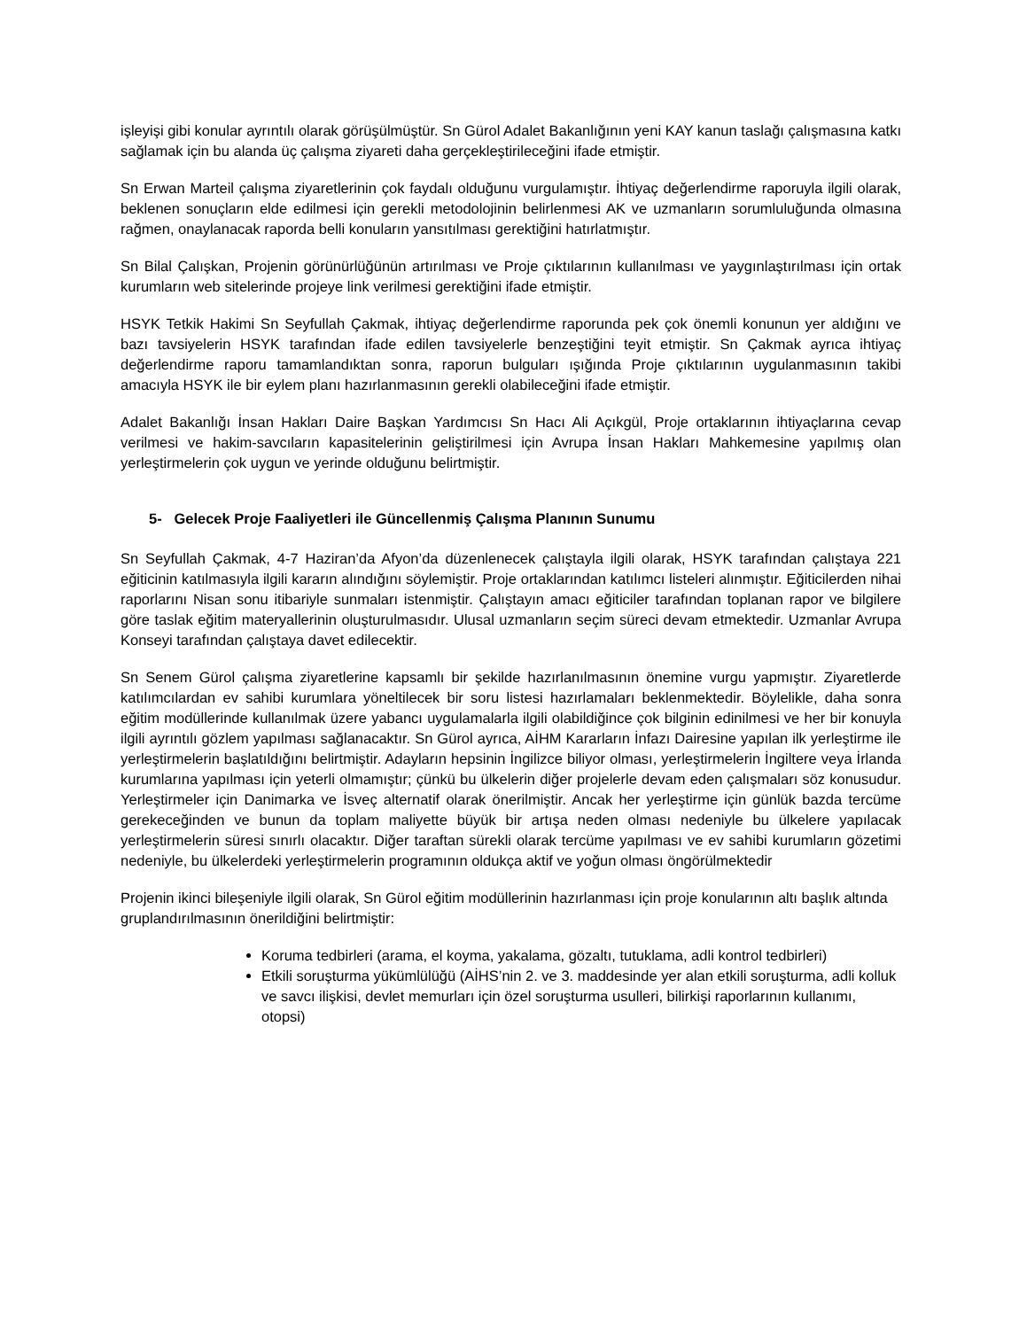işleyişi gibi konular ayrıntılı olarak görüşülmüştür. Sn Gürol Adalet Bakanlığının yeni KAY kanun taslağı çalışmasına katkı sağlamak için bu alanda üç çalışma ziyareti daha gerçekleştirileceğini ifade etmiştir.
Sn Erwan Marteil çalışma ziyaretlerinin çok faydalı olduğunu vurgulamıştır. İhtiyaç değerlendirme raporuyla ilgili olarak, beklenen sonuçların elde edilmesi için gerekli metodolojinin belirlenmesi AK ve uzmanların sorumluluğunda olmasına rağmen, onaylanacak raporda belli konuların yansıtılması gerektiğini hatırlatmıştır.
Sn Bilal Çalışkan, Projenin görünürlüğünün artırılması ve Proje çıktılarının kullanılması ve yaygınlaştırılması için ortak kurumların web sitelerinde projeye link verilmesi gerektiğini ifade etmiştir.
HSYK Tetkik Hakimi Sn Seyfullah Çakmak, ihtiyaç değerlendirme raporunda pek çok önemli konunun yer aldığını ve bazı tavsiyelerin HSYK tarafından ifade edilen tavsiyelerle benzeştiğini teyit etmiştir. Sn Çakmak ayrıca ihtiyaç değerlendirme raporu tamamlandıktan sonra, raporun bulguları ışığında Proje çıktılarının uygulanmasının takibi amacıyla HSYK ile bir eylem planı hazırlanmasının gerekli olabileceğini ifade etmiştir.
Adalet Bakanlığı İnsan Hakları Daire Başkan Yardımcısı Sn Hacı Ali Açıkgül, Proje ortaklarının ihtiyaçlarına cevap verilmesi ve hakim-savcıların kapasitelerinin geliştirilmesi için Avrupa İnsan Hakları Mahkemesine yapılmış olan yerleştirmelerin çok uygun ve yerinde olduğunu belirtmiştir.
5- Gelecek Proje Faaliyetleri ile Güncellenmiş Çalışma Planının Sunumu
Sn Seyfullah Çakmak, 4-7 Haziran’da Afyon’da düzenlenecek çalıştayla ilgili olarak, HSYK tarafından çalıştaya 221 eğiticinin katılmasıyla ilgili kararın alındığını söylemiştir. Proje ortaklarından katılımcı listeleri alınmıştır. Eğiticilerden nihai raporlarını Nisan sonu itibariyle sunmaları istenmiştir. Çalıştayın amacı eğiticiler tarafından toplanan rapor ve bilgilere göre taslak eğitim materyallerinin oluşturulmasıdır. Ulusal uzmanların seçim süreci devam etmektedir. Uzmanlar Avrupa Konseyi tarafından çalıştaya davet edilecektir.
Sn Senem Gürol çalışma ziyaretlerine kapsamlı bir şekilde hazırlanılmasının önemine vurgu yapmıştır. Ziyaretlerde katılımcılardan ev sahibi kurumlara yöneltilecek bir soru listesi hazırlamaları beklenmektedir. Böylelikle, daha sonra eğitim modüllerinde kullanılmak üzere yabancı uygulamalarla ilgili olabildiğince çok bilginin edinilmesi ve her bir konuyla ilgili ayrıntılı gözlem yapılması sağlanacaktır. Sn Gürol ayrıca, AİHM Kararların İnfazı Dairesine yapılan ilk yerleştirme ile yerleştirmelerin başlatıldığını belirtmiştir. Adayların hepsinin İngilizce biliyor olması, yerleştirmelerin İngiltere veya İrlanda kurumlarına yapılması için yeterli olmamıştır; çünkü bu ülkelerin diğer projelerle devam eden çalışmaları söz konusudur. Yerleştirmeler için Danimarka ve İsveç alternatif olarak önerilmiştir. Ancak her yerleştirme için günlük bazda tercüme gerekeceğinden ve bunun da toplam maliyette büyük bir artışa neden olması nedeniyle bu ülkelere yapılacak yerleştirmelerin süresi sınırlı olacaktır. Diğer taraftan sürekli olarak tercüme yapılması ve ev sahibi kurumların gözetimi nedeniyle, bu ülkelerdeki yerleştirmelerin programının oldukça aktif ve yoğun olması öngörülmektedir
Projenin ikinci bileşeniyle ilgili olarak, Sn Gürol eğitim modüllerinin hazırlanması için proje konularının altı başlık altında gruplandırılmasının önerildiğini belirtmiştir:
Koruma tedbirleri (arama, el koyma, yakalama, gözaltı, tutuklama, adli kontrol tedbirleri)
Etkili soruşturma yükümlülüğü (AİHS’nin 2. ve 3. maddesinde yer alan etkili soruşturma, adli kolluk ve savcı ilişkisi, devlet memurları için özel soruşturma usulleri, bilirkişi raporlarının kullanımı, otopsi)